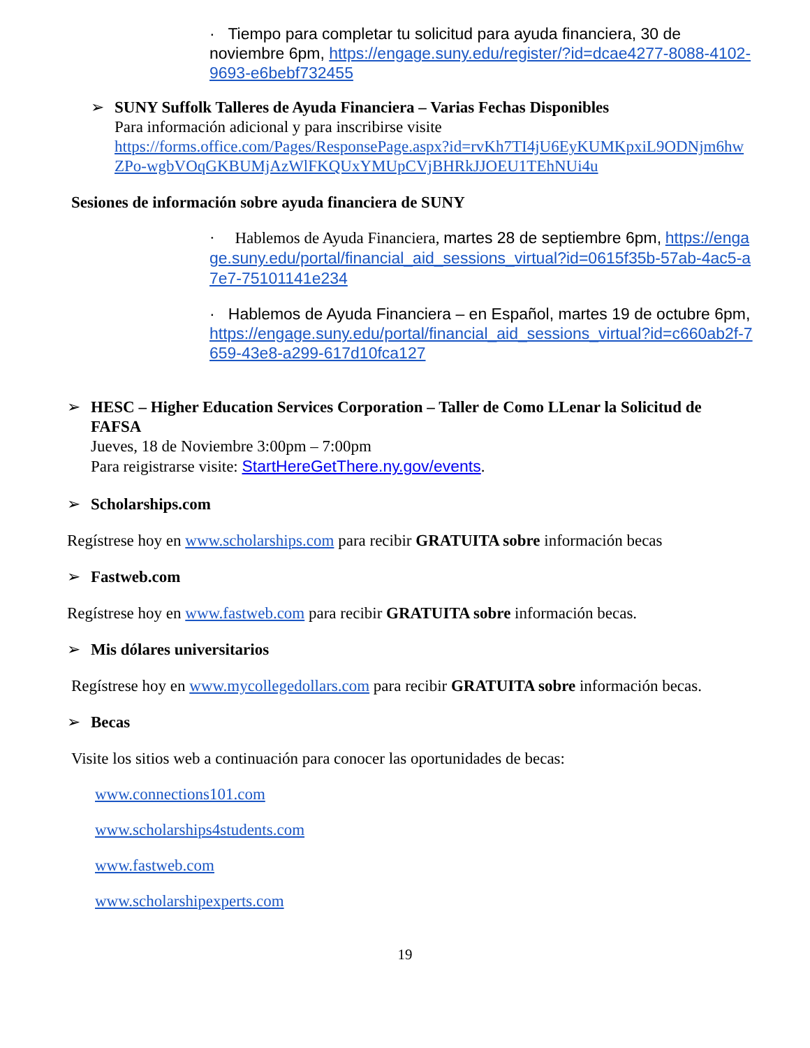· Tiempo para completar tu solicitud para ayuda financiera, 30 de noviembre 6pm, https://engage.suny.edu/register/?id=dcae4277-8088-4102-9693-e6bebf732455
➢
SUNY Suffolk Talleres de Ayuda Financiera – Varias Fechas Disponibles
Para información adicional y para inscribirse visite
https://forms.office.com/Pages/ResponsePage.aspx?id=rvKh7TI4jU6EyKUMKpxiL9ODNjm6hwZPo-wgbVOqGKBUMjAzWlFKQUxYMUpCVjBHRkJJOEU1TEhNUi4u
Sesiones de información sobre ayuda financiera de SUNY
· Hablemos de Ayuda Financiera, martes 28 de septiembre 6pm, https://engage.suny.edu/portal/financial_aid_sessions_virtual?id=0615f35b-57ab-4ac5-a7e7-75101141e234
· Hablemos de Ayuda Financiera – en Español, martes 19 de octubre 6pm, https://engage.suny.edu/portal/financial_aid_sessions_virtual?id=c660ab2f-7659-43e8-a299-617d10fca127
➢
HESC – Higher Education Services Corporation – Taller de Como LLenar la Solicitud de FAFSA
Jueves, 18 de Noviembre 3:00pm – 7:00pm
Para reigistrarse visite: StartHereGetThere.ny.gov/events.
➢
Scholarships.com
Regístrese hoy en www.scholarships.com para recibir GRATUITA sobre información becas
➢
Fastweb.com
Regístrese hoy en www.fastweb.com para recibir GRATUITA sobre información becas.
➢
Mis dólares universitarios
Regístrese hoy en www.mycollegedollars.com para recibir GRATUITA sobre información becas.
➢
Becas
Visite los sitios web a continuación para conocer las oportunidades de becas:
www.connections101.com
www.scholarships4students.com
www.fastweb.com
www.scholarshipexperts.com
19